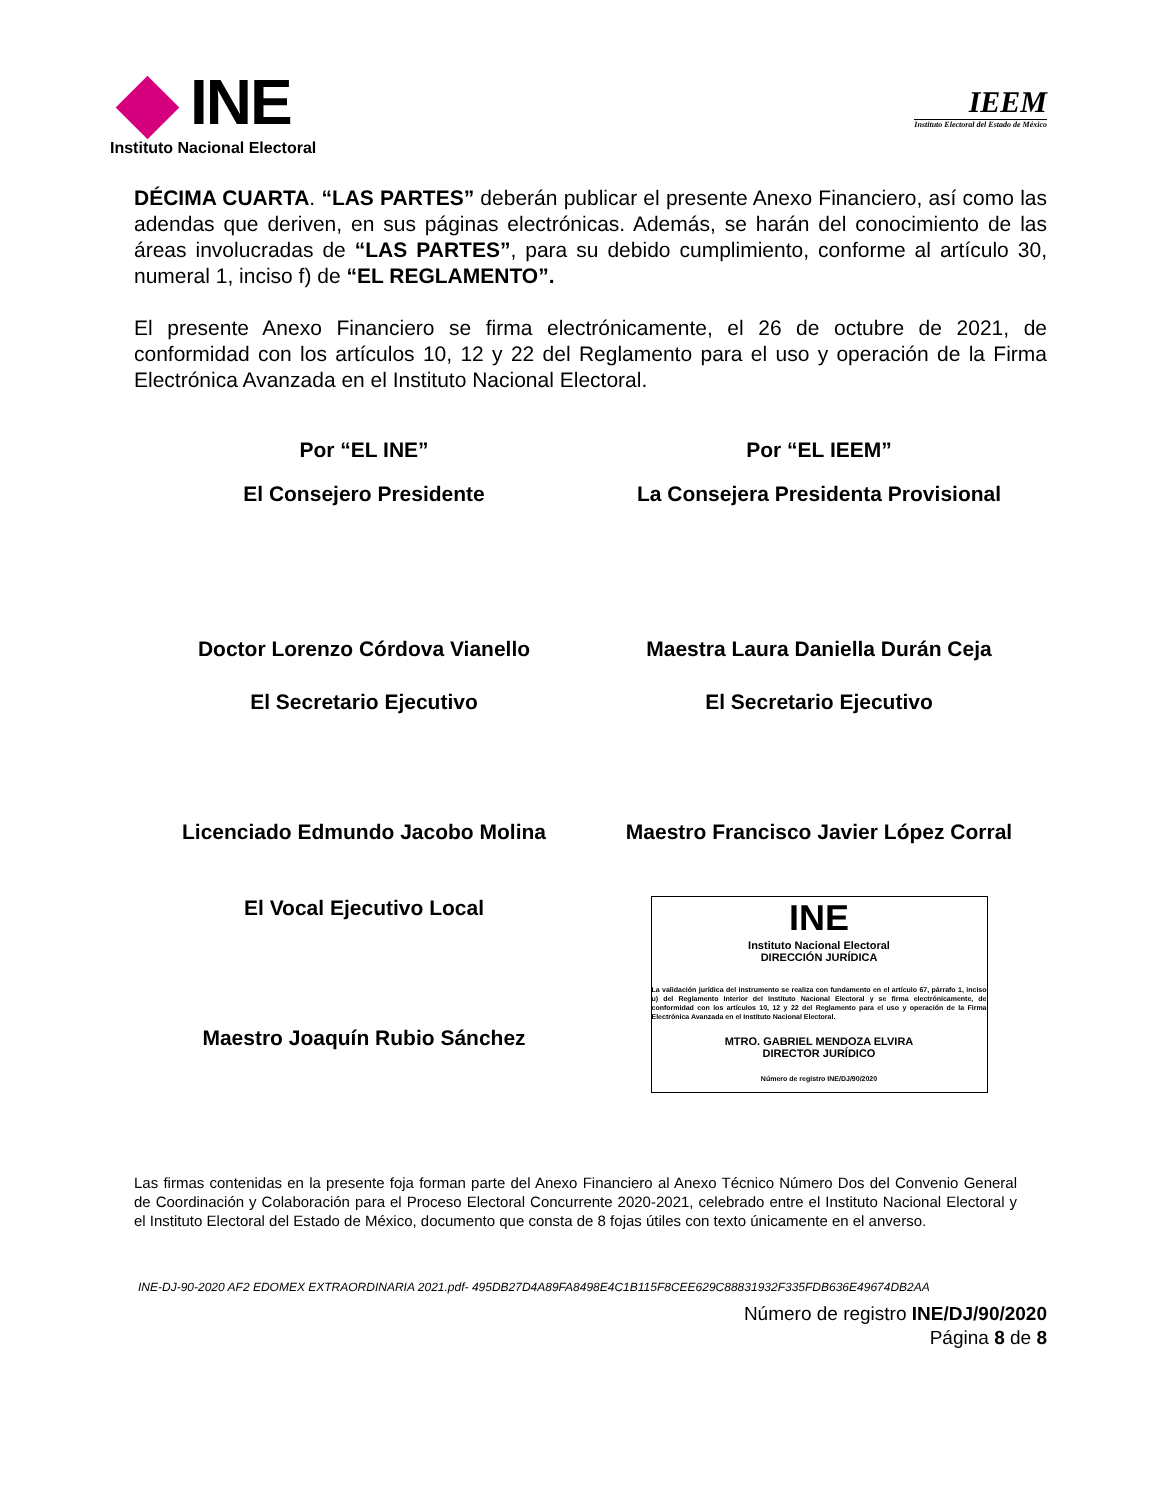INE
Instituto Nacional Electoral
IEEM
Instituto Electoral del Estado de México
DÉCIMA CUARTA. “LAS PARTES” deberán publicar el presente Anexo Financiero, así como las adendas que deriven, en sus páginas electrónicas. Además, se harán del conocimiento de las áreas involucradas de “LAS PARTES”, para su debido cumplimiento, conforme al artículo 30, numeral 1, inciso f) de “EL REGLAMENTO”.
El presente Anexo Financiero se firma electrónicamente, el 26 de octubre de 2021, de conformidad con los artículos 10, 12 y 22 del Reglamento para el uso y operación de la Firma Electrónica Avanzada en el Instituto Nacional Electoral.
Por “EL INE”
Por “EL IEEM”
El Consejero Presidente
La Consejera Presidenta Provisional
Doctor Lorenzo Córdova Vianello
Maestra Laura Daniella Durán Ceja
El Secretario Ejecutivo
El Secretario Ejecutivo
Licenciado Edmundo Jacobo Molina
Maestro Francisco Javier López Corral
El Vocal Ejecutivo Local
Maestro Joaquín Rubio Sánchez
INE
Instituto Nacional Electoral
DIRECCIÓN JURÍDICA
La validación jurídica del instrumento se realiza con fundamento en el artículo 67, párrafo 1, inciso u) del Reglamento Interior del Instituto Nacional Electoral y se firma electrónicamente, de conformidad con los artículos 10, 12 y 22 del Reglamento para el uso y operación de la Firma Electrónica Avanzada en el Instituto Nacional Electoral.
MTRO. GABRIEL MENDOZA ELVIRA
DIRECTOR JURÍDICO
Número de registro INE/DJ/90/2020
Las firmas contenidas en la presente foja forman parte del Anexo Financiero al Anexo Técnico Número Dos del Convenio General de Coordinación y Colaboración para el Proceso Electoral Concurrente 2020-2021, celebrado entre el Instituto Nacional Electoral y el Instituto Electoral del Estado de México, documento que consta de 8 fojas útiles con texto únicamente en el anverso.
INE-DJ-90-2020 AF2 EDOMEX EXTRAORDINARIA 2021.pdf- 495DB27D4A89FA8498E4C1B115F8CEE629C88831932F335FDB636E49674DB2AA
Número de registro INE/DJ/90/2020
Página 8 de 8